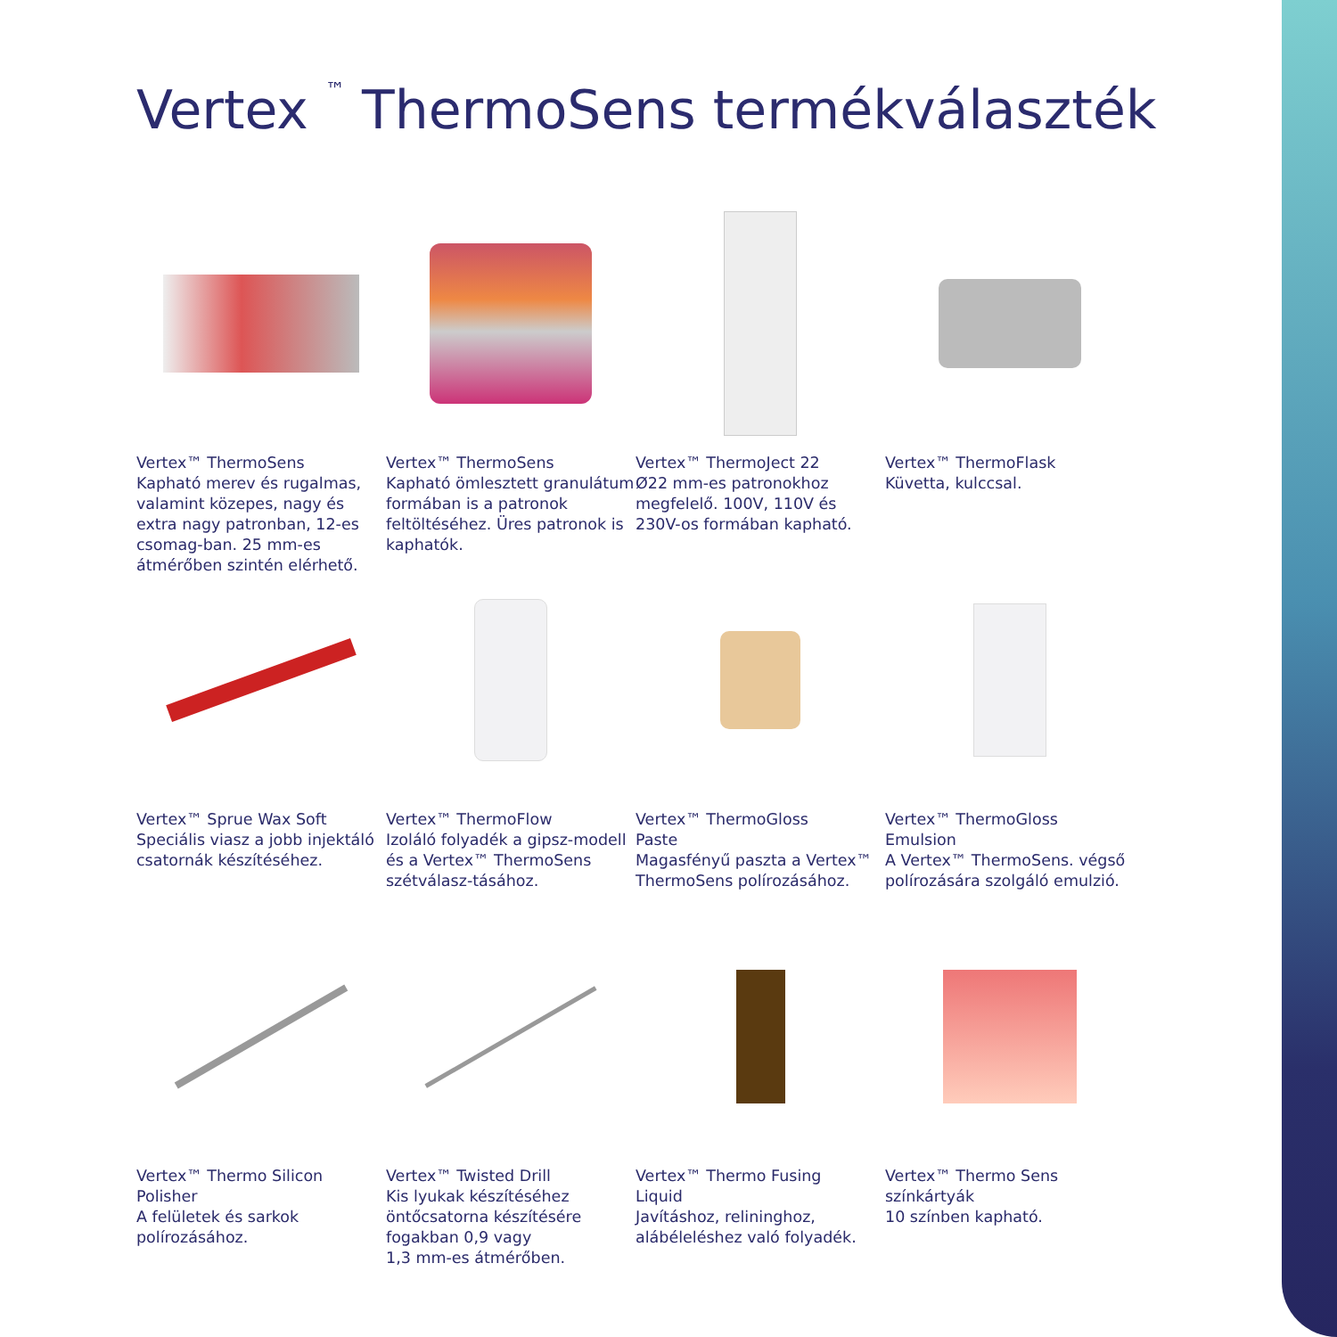Vertex <sup>™</sup> ThermoSens termékválaszték
Vertex™ ThermoSens
Kapható merev és rugalmas, valamint közepes, nagy és extra nagy patronban, 12-es csomag-ban. 25 mm-es átmérőben szintén elérhető.
Vertex™ ThermoSens
Kapható ömlesztett granulátum formában is a patronok feltöltéséhez. Üres patronok is kaphatók.
Vertex™ ThermoJect 22
Ø22 mm-es patronokhoz megfelelő. 100V, 110V és 230V-os formában kapható.
Vertex™ ThermoFlask
Küvetta, kulccsal.
Vertex™ Sprue Wax Soft
Speciális viasz a jobb injektáló csatornák készítéséhez.
Vertex™ ThermoFlow
Izoláló folyadék a gipsz-modell és a Vertex™ ThermoSens szétválasz-tásához.
Vertex™ ThermoGloss
Paste
Magasfényű paszta a Vertex™ ThermoSens polírozásához.
Vertex™ ThermoGloss
Emulsion
A Vertex™ ThermoSens. végső polírozására szolgáló emulzió.
Vertex™ Thermo Silicon
Polisher
A felületek és sarkok polírozásához.
Vertex™ Twisted Drill
Kis lyukak készítéséhez öntőcsatorna készítésére fogakban 0,9 vagy
1,3 mm-es átmérőben.
Vertex™ Thermo Fusing
Liquid
Javításhoz, relininghoz, alábéleléshez való folyadék.
Vertex™ Thermo Sens
színkártyák
10 színben kapható.